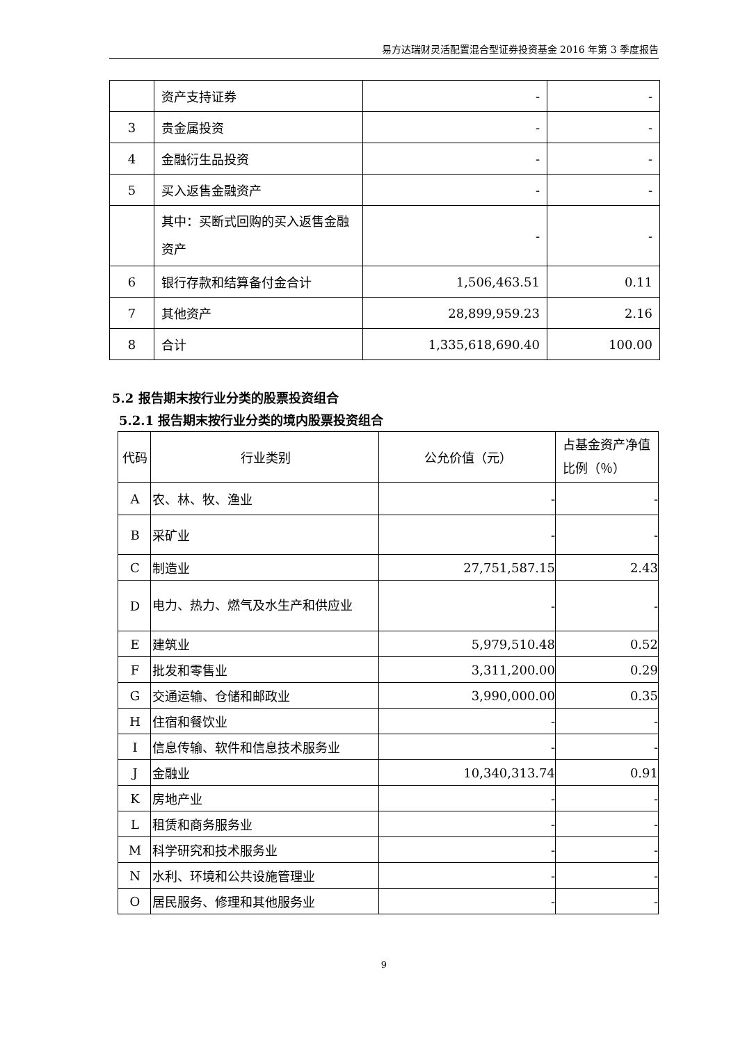易方达瑞财灵活配置混合型证券投资基金 2016 年第 3 季度报告
| | 资产支持证券 | - | - |
| 3 | 贵金属投资 | - | - |
| 4 | 金融衍生品投资 | - | - |
| 5 | 买入返售金融资产 | - | - |
| | 其中：买断式回购的买入返售金融资产 | - | - |
| 6 | 银行存款和结算备付金合计 | 1,506,463.51 | 0.11 |
| 7 | 其他资产 | 28,899,959.23 | 2.16 |
| 8 | 合计 | 1,335,618,690.40 | 100.00 |
5.2 报告期末按行业分类的股票投资组合
5.2.1 报告期末按行业分类的境内股票投资组合
| 代码 | 行业类别 | 公允价值（元） | 占基金资产净值比例（％） |
| --- | --- | --- | --- |
| A | 农、林、牧、渔业 | - | - |
| B | 采矿业 | - | - |
| C | 制造业 | 27,751,587.15 | 2.43 |
| D | 电力、热力、燃气及水生产和供应业 | - | - |
| E | 建筑业 | 5,979,510.48 | 0.52 |
| F | 批发和零售业 | 3,311,200.00 | 0.29 |
| G | 交通运输、仓储和邮政业 | 3,990,000.00 | 0.35 |
| H | 住宿和餐饮业 | - | - |
| I | 信息传输、软件和信息技术服务业 | - | - |
| J | 金融业 | 10,340,313.74 | 0.91 |
| K | 房地产业 | - | - |
| L | 租赁和商务服务业 | - | - |
| M | 科学研究和技术服务业 | - | - |
| N | 水利、环境和公共设施管理业 | - | - |
| O | 居民服务、修理和其他服务业 | - | - |
9